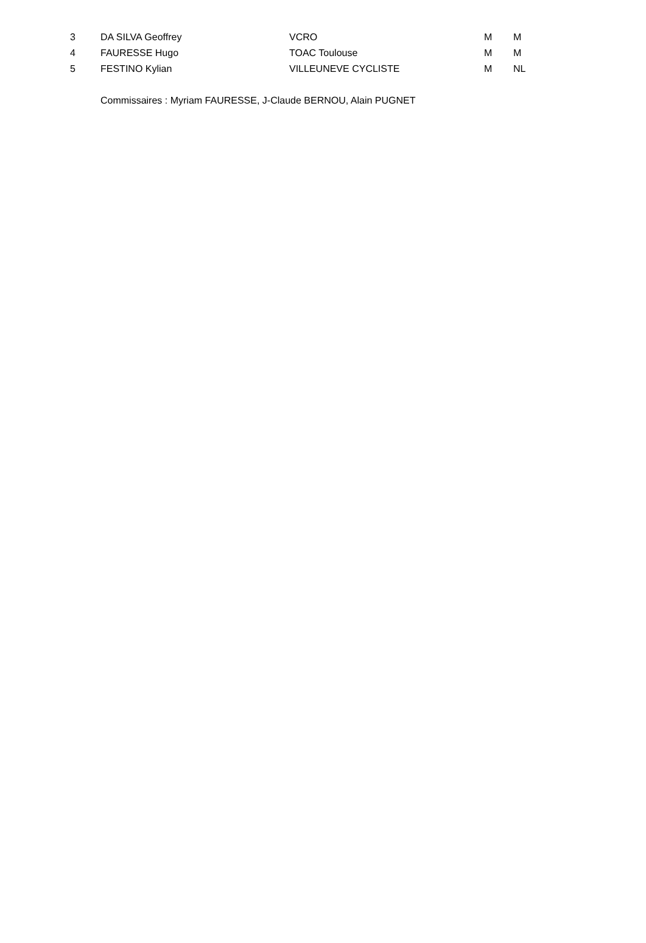| 3 | DA SILVA Geoffrey | VCRO | M | M |
| 4 | FAURESSE Hugo | TOAC Toulouse | M | M |
| 5 | FESTINO Kylian | VILLEUNEVE CYCLISTE | M | NL |
Commissaires : Myriam FAURESSE, J-Claude BERNOU, Alain PUGNET